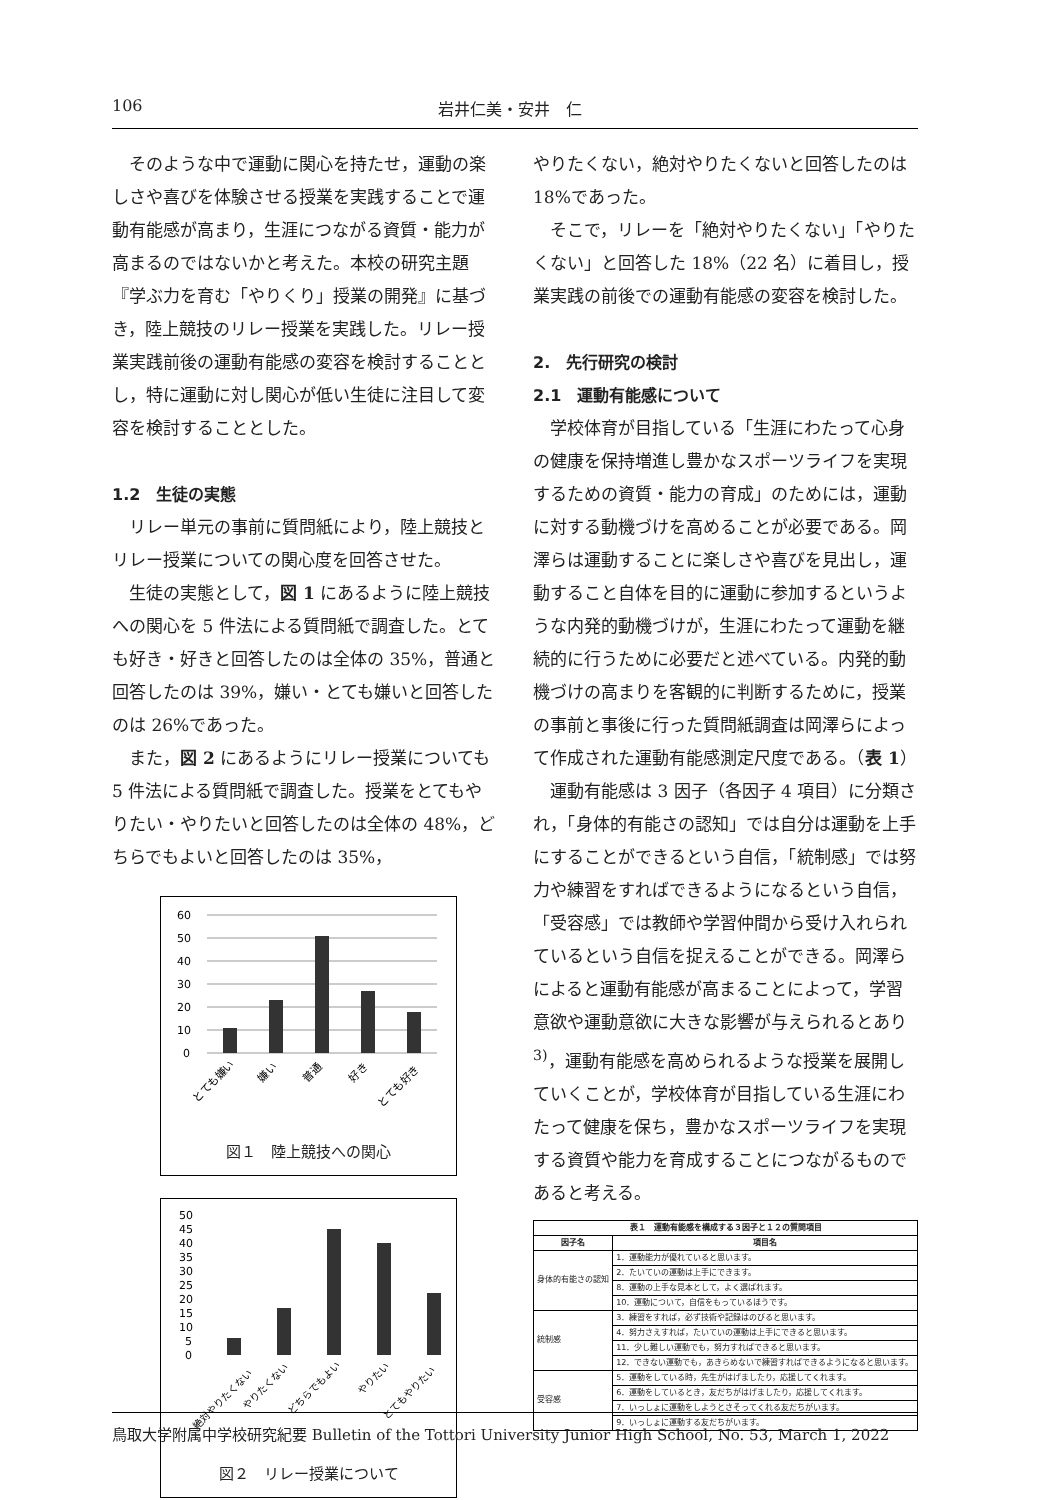106 岩井仁美・安井　仁
そのような中で運動に関心を持たせ，運動の楽しさや喜びを体験させる授業を実践することで運動有能感が高まり，生涯につながる資質・能力が高まるのではないかと考えた。本校の研究主題『学ぶ力を育む「やりくり」授業の開発』に基づき，陸上競技のリレー授業を実践した。リレー授業実践前後の運動有能感の変容を検討することとし，特に運動に対し関心が低い生徒に注目して変容を検討することとした。
1.2　生徒の実態
リレー単元の事前に質問紙により，陸上競技とリレー授業についての関心度を回答させた。
生徒の実態として，図 1 にあるように陸上競技への関心を 5 件法による質問紙で調査した。とても好き・好きと回答したのは全体の 35%，普通と回答したのは 39%，嫌い・とても嫌いと回答したのは 26%であった。
また，図 2 にあるようにリレー授業についても 5 件法による質問紙で調査した。授業をとてもやりたい・やりたいと回答したのは全体の 48%，どちらでもよいと回答したのは 35%，
60
50
40
30
20
10
0
とても嫌い
嫌い
普通
好き
とても好き
図１　陸上競技への関心
50
45
40
35
30
25
20
15
10
5
0
絶対やりたくない
やりたくない
どちらでもよい
やりたい
とてもやりたい
図２　リレー授業について
やりたくない，絶対やりたくないと回答したのは 18%であった。
そこで，リレーを「絶対やりたくない」「やりたくない」と回答した 18%（22 名）に着目し，授業実践の前後での運動有能感の変容を検討した。
2.　先行研究の検討
2.1　運動有能感について
学校体育が目指している「生涯にわたって心身の健康を保持増進し豊かなスポーツライフを実現するための資質・能力の育成」のためには，運動に対する動機づけを高めることが必要である。岡澤らは運動することに楽しさや喜びを見出し，運動すること自体を目的に運動に参加するというような内発的動機づけが，生涯にわたって運動を継続的に行うために必要だと述べている。内発的動機づけの高まりを客観的に判断するために，授業の事前と事後に行った質問紙調査は岡澤らによって作成された運動有能感測定尺度である。（表 1）
運動有能感は 3 因子（各因子 4 項目）に分類され，「身体的有能さの認知」では自分は運動を上手にすることができるという自信，「統制感」では努力や練習をすればできるようになるという自信，「受容感」では教師や学習仲間から受け入れられているという自信を捉えることができる。岡澤らによると運動有能感が高まることによって，学習意欲や運動意欲に大きな影響が与えられるとあり<sup>3)</sup>，運動有能感を高められるような授業を展開していくことが，学校体育が目指している生涯にわたって健康を保ち，豊かなスポーツライフを実現する資質や能力を育成することにつながるものであると考える。
| 表１ 運動有能感を構成する３因子と１２の質問項目 | |
| --- | --- |
| 因子名 | 項目名 |
| 身体的有能さの認知 | 1．運動能力が優れていると思います。 |
| | 2．たいていの運動は上手にできます。 |
| | 8．運動の上手な見本として，よく選ばれます。 |
| | 10．運動について，自信をもっているほうです。 |
| 統制感 | 3．練習をすれば，必ず技術や記録はのびると思います。 |
| | 4．努力さえすれば，たいていの運動は上手にできると思います。 |
| | 11．少し難しい運動でも，努力すればできると思います。 |
| | 12．できない運動でも，あきらめないで練習すればできるようになると思います。 |
| 受容感 | 5．運動をしている時，先生がはげましたり，応援してくれます。 |
| | 6．運動をしているとき，友だちがはげましたり，応援してくれます。 |
| | 7．いっしょに運動をしようとさそってくれる友だちがいます。 |
| | 9．いっしょに運動する友だちがいます。 |
鳥取大学附属中学校研究紀要 Bulletin of the Tottori University Junior High School, No. 53, March 1, 2022